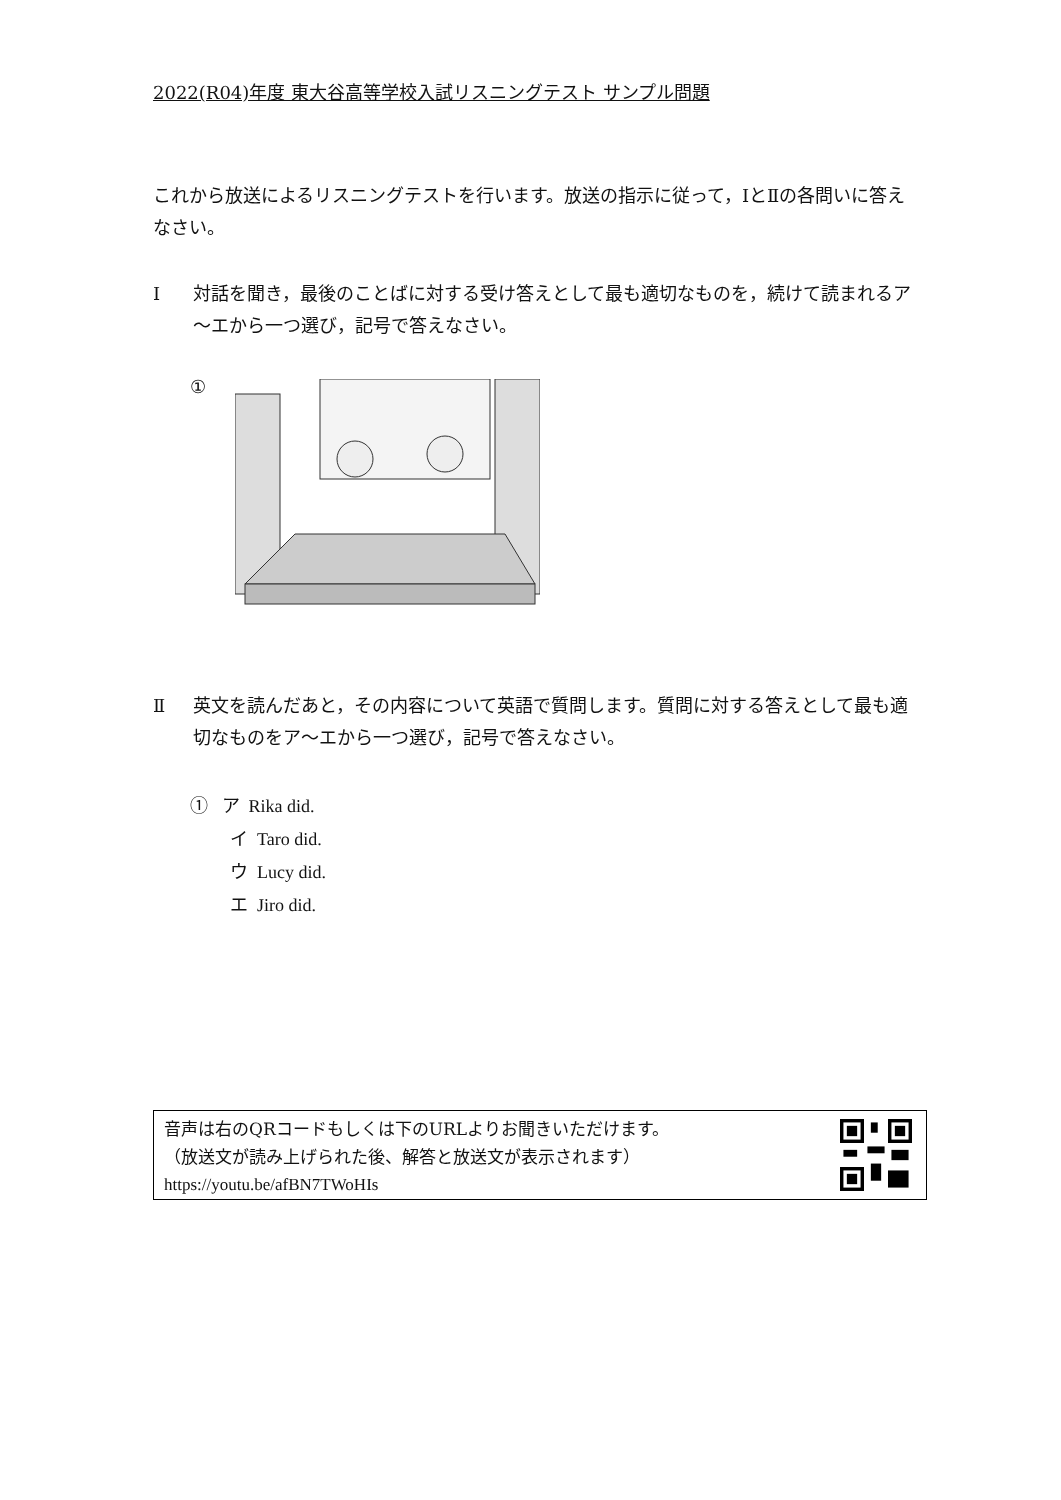2022(R04)年度 東大谷高等学校入試リスニングテスト サンプル問題
これから放送によるリスニングテストを行います。放送の指示に従って，ⅠとⅡの各問いに答えなさい。
Ⅰ 対話を聞き，最後のことばに対する受け答えとして最も適切なものを，続けて読まれるア～エから一つ選び，記号で答えなさい。
①
Ⅱ 英文を読んだあと，その内容について英語で質問します。質問に対する答えとして最も適切なものをア～エから一つ選び，記号で答えなさい。
① ア Rika did.
イ Taro did.
ウ Lucy did.
エ Jiro did.
音声は右のQRコードもしくは下のURLよりお聞きいただけます。
（放送文が読み上げられた後、解答と放送文が表示されます）
https://youtu.be/afBN7TWoHIs